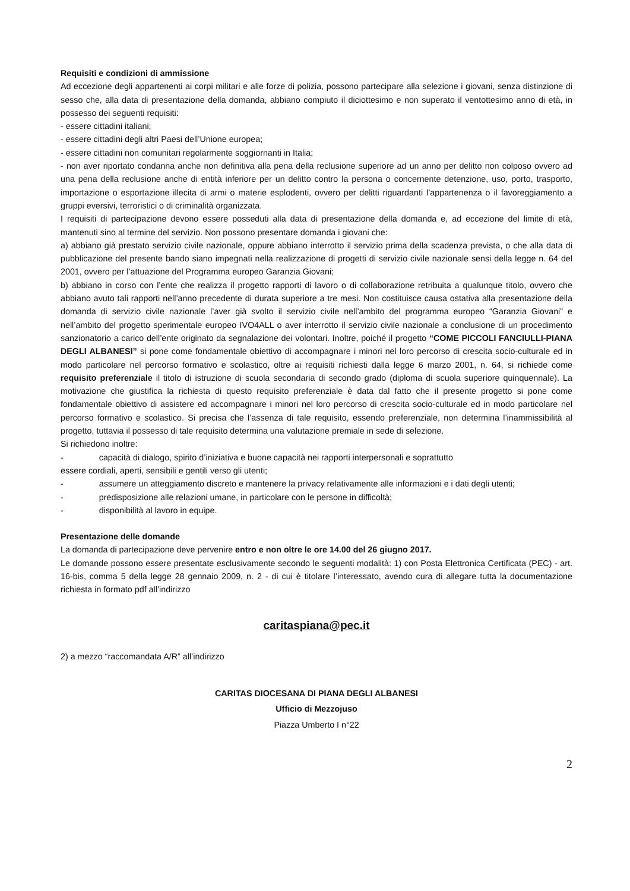Requisiti e condizioni di ammissione
Ad eccezione degli appartenenti ai corpi militari e alle forze di polizia, possono partecipare alla selezione i giovani, senza distinzione di sesso che, alla data di presentazione della domanda, abbiano compiuto il diciottesimo e non superato il ventottesimo anno di età, in possesso dei seguenti requisiti:
- essere cittadini italiani;
- essere cittadini degli altri Paesi dell’Unione europea;
- essere cittadini non comunitari regolarmente soggiornanti in Italia;
- non aver riportato condanna anche non definitiva alla pena della reclusione superiore ad un anno per delitto non colposo ovvero ad una pena della reclusione anche di entità inferiore per un delitto contro la persona o concernente detenzione, uso, porto, trasporto, importazione o esportazione illecita di armi o materie esplodenti, ovvero per delitti riguardanti l’appartenenza o il favoreggiamento a gruppi eversivi, terroristici o di criminalità organizzata.
I requisiti di partecipazione devono essere posseduti alla data di presentazione della domanda e, ad eccezione del limite di età, mantenuti sino al termine del servizio. Non possono presentare domanda i giovani che:
a) abbiano già prestato servizio civile nazionale, oppure abbiano interrotto il servizio prima della scadenza prevista, o che alla data di pubblicazione del presente bando siano impegnati nella realizzazione di progetti di servizio civile nazionale sensi della legge n. 64 del 2001, ovvero per l’attuazione del Programma europeo Garanzia Giovani;
b) abbiano in corso con l’ente che realizza il progetto rapporti di lavoro o di collaborazione retribuita a qualunque titolo, ovvero che abbiano avuto tali rapporti nell’anno precedente di durata superiore a tre mesi. Non costituisce causa ostativa alla presentazione della domanda di servizio civile nazionale l’aver già svolto il servizio civile nell’ambito del programma europeo “Garanzia Giovani” e nell’ambito del progetto sperimentale europeo IVO4ALL o aver interrotto il servizio civile nazionale a conclusione di un procedimento sanzionatorio a carico dell’ente originato da segnalazione dei volontari. Inoltre, poiché il progetto “COME PICCOLI FANCIULLI-PIANA DEGLI ALBANESI” si pone come fondamentale obiettivo di accompagnare i minori nel loro percorso di crescita socio-culturale ed in modo particolare nel percorso formativo e scolastico, oltre ai requisiti richiesti dalla legge 6 marzo 2001, n. 64, si richiede come requisito preferenziale il titolo di istruzione di scuola secondaria di secondo grado (diploma di scuola superiore quinquennale). La motivazione che giustifica la richiesta di questo requisito preferenziale è data dal fatto che il presente progetto si pone come fondamentale obiettivo di assistere ed accompagnare i minori nel loro percorso di crescita socio-culturale ed in modo particolare nel percorso formativo e scolastico. Si precisa che l’assenza di tale requisito, essendo preferenziale, non determina l’inammissibilità al progetto, tuttavia il possesso di tale requisito determina una valutazione premiale in sede di selezione.
Si richiedono inoltre:
- capacità di dialogo, spirito d’iniziativa e buone capacità nei rapporti interpersonali e soprattutto
essere cordiali, aperti, sensibili e gentili verso gli utenti;
- assumere un atteggiamento discreto e mantenere la privacy relativamente alle informazioni e i dati degli utenti;
- predisposizione alle relazioni umane, in particolare con le persone in difficoltà;
- disponibilità al lavoro in equipe.
Presentazione delle domande
La domanda di partecipazione deve pervenire entro e non oltre le ore 14.00 del 26 giugno 2017.
Le domande possono essere presentate esclusivamente secondo le seguenti modalità: 1) con Posta Elettronica Certificata (PEC) - art. 16-bis, comma 5 della legge 28 gennaio 2009, n. 2 - di cui è titolare l’interessato, avendo cura di allegare tutta la documentazione richiesta in formato pdf all’indirizzo
caritaspiana@pec.it
2) a mezzo “raccomandata A/R” all’indirizzo
CARITAS DIOCESANA DI PIANA DEGLI ALBANESI
Ufficio di Mezzojuso
Piazza Umberto I n°22
2